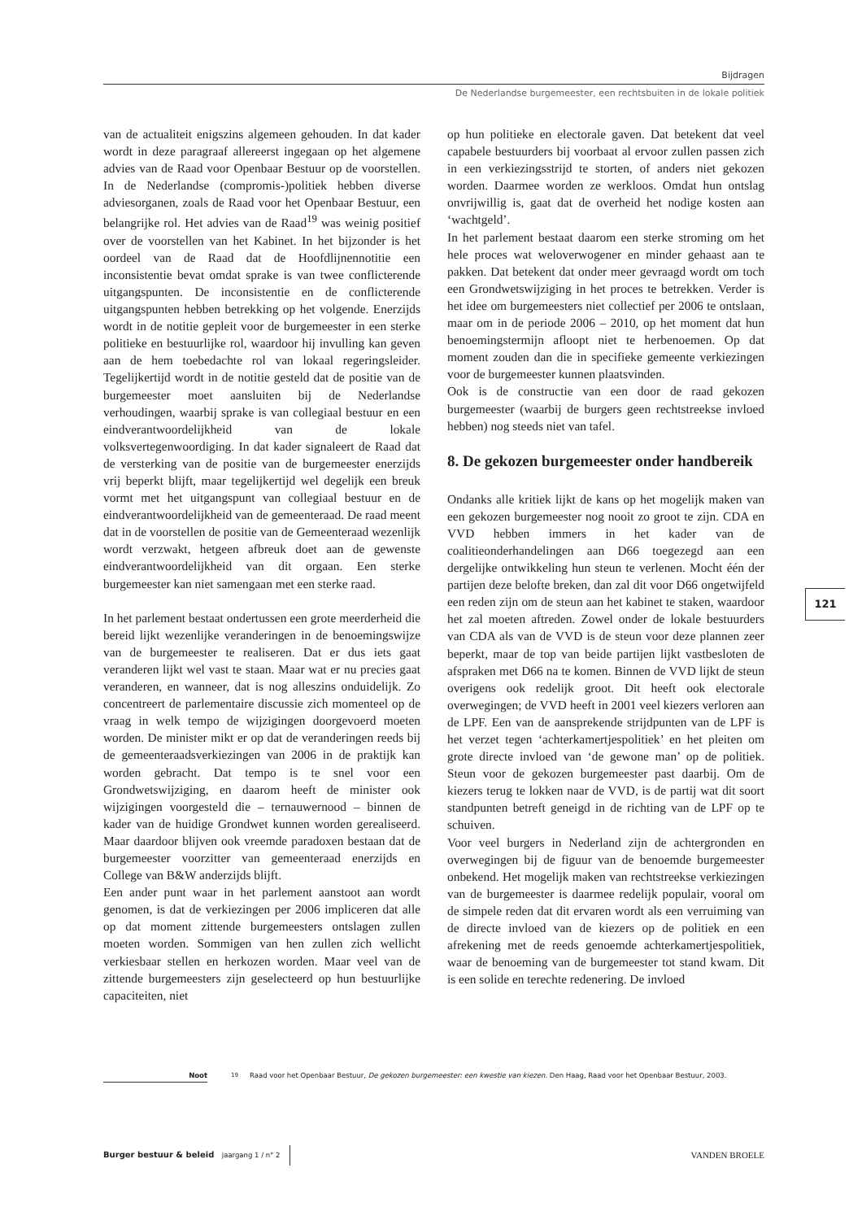Bijdragen
De Nederlandse burgemeester, een rechtsbuiten in de lokale politiek
van de actualiteit enigszins algemeen gehouden. In dat kader wordt in deze paragraaf allereerst ingegaan op het algemene advies van de Raad voor Openbaar Bestuur op de voorstellen. In de Nederlandse (compromis-)politiek hebben diverse adviesorganen, zoals de Raad voor het Openbaar Bestuur, een belangrijke rol. Het advies van de Raad<sup>19</sup> was weinig positief over de voorstellen van het Kabinet. In het bijzonder is het oordeel van de Raad dat de Hoofdlijnennotitie een inconsistentie bevat omdat sprake is van twee conflicterende uitgangspunten. De inconsistentie en de conflicterende uitgangspunten hebben betrekking op het volgende. Enerzijds wordt in de notitie gepleit voor de burgemeester in een sterke politieke en bestuurlijke rol, waardoor hij invulling kan geven aan de hem toebedachte rol van lokaal regeringsleider. Tegelijkertijd wordt in de notitie gesteld dat de positie van de burgemeester moet aansluiten bij de Nederlandse verhoudingen, waarbij sprake is van collegiaal bestuur en een eindverantwoordelijkheid van de lokale volksvertegenwoordiging. In dat kader signaleert de Raad dat de versterking van de positie van de burgemeester enerzijds vrij beperkt blijft, maar tegelijkertijd wel degelijk een breuk vormt met het uitgangspunt van collegiaal bestuur en de eindverantwoordelijkheid van de gemeenteraad. De raad meent dat in de voorstellen de positie van de Gemeenteraad wezenlijk wordt verzwakt, hetgeen afbreuk doet aan de gewenste eindverantwoordelijkheid van dit orgaan. Een sterke burgemeester kan niet samengaan met een sterke raad.
In het parlement bestaat ondertussen een grote meerderheid die bereid lijkt wezenlijke veranderingen in de benoemingswijze van de burgemeester te realiseren. Dat er dus iets gaat veranderen lijkt wel vast te staan. Maar wat er nu precies gaat veranderen, en wanneer, dat is nog alleszins onduidelijk. Zo concentreert de parlementaire discussie zich momenteel op de vraag in welk tempo de wijzigingen doorgevoerd moeten worden. De minister mikt er op dat de veranderingen reeds bij de gemeenteraadsverkiezingen van 2006 in de praktijk kan worden gebracht. Dat tempo is te snel voor een Grondwetswijziging, en daarom heeft de minister ook wijzigingen voorgesteld die – ternauwernood – binnen de kader van de huidige Grondwet kunnen worden gerealiseerd. Maar daardoor blijven ook vreemde paradoxen bestaan dat de burgemeester voorzitter van gemeenteraad enerzijds en College van B&W anderzijds blijft.
Een ander punt waar in het parlement aanstoot aan wordt genomen, is dat de verkiezingen per 2006 impliceren dat alle op dat moment zittende burgemeesters ontslagen zullen moeten worden. Sommigen van hen zullen zich wellicht verkiesbaar stellen en herkozen worden. Maar veel van de zittende burgemeesters zijn geselecteerd op hun bestuurlijke capaciteiten, niet
op hun politieke en electorale gaven. Dat betekent dat veel capabele bestuurders bij voorbaat al ervoor zullen passen zich in een verkiezingsstrijd te storten, of anders niet gekozen worden. Daarmee worden ze werkloos. Omdat hun ontslag onvrijwillig is, gaat dat de overheid het nodige kosten aan ‘wachtgeld’.
In het parlement bestaat daarom een sterke stroming om het hele proces wat weloverwogener en minder gehaast aan te pakken. Dat betekent dat onder meer gevraagd wordt om toch een Grondwetswijziging in het proces te betrekken. Verder is het idee om burgemeesters niet collectief per 2006 te ontslaan, maar om in de periode 2006 – 2010, op het moment dat hun benoemingstermijn afloopt niet te herbenoemen. Op dat moment zouden dan die in specifieke gemeente verkiezingen voor de burgemeester kunnen plaatsvinden.
Ook is de constructie van een door de raad gekozen burgemeester (waarbij de burgers geen rechtstreekse invloed hebben) nog steeds niet van tafel.
8. De gekozen burgemeester onder handbereik
Ondanks alle kritiek lijkt de kans op het mogelijk maken van een gekozen burgemeester nog nooit zo groot te zijn. CDA en VVD hebben immers in het kader van de coalitieonderhandelingen aan D66 toegezegd aan een dergelijke ontwikkeling hun steun te verlenen. Mocht één der partijen deze belofte breken, dan zal dit voor D66 ongetwijfeld een reden zijn om de steun aan het kabinet te staken, waardoor het zal moeten aftreden. Zowel onder de lokale bestuurders van CDA als van de VVD is de steun voor deze plannen zeer beperkt, maar de top van beide partijen lijkt vastbesloten de afspraken met D66 na te komen. Binnen de VVD lijkt de steun overigens ook redelijk groot. Dit heeft ook electorale overwegingen; de VVD heeft in 2001 veel kiezers verloren aan de LPF. Een van de aansprekende strijdpunten van de LPF is het verzet tegen ‘achterkamertjespolitiek’ en het pleiten om grote directe invloed van ‘de gewone man’ op de politiek. Steun voor de gekozen burgemeester past daarbij. Om de kiezers terug te lokken naar de VVD, is de partij wat dit soort standpunten betreft geneigd in de richting van de LPF op te schuiven.
Voor veel burgers in Nederland zijn de achtergronden en overwegingen bij de figuur van de benoemde burgemeester onbekend. Het mogelijk maken van rechtstreekse verkiezingen van de burgemeester is daarmee redelijk populair, vooral om de simpele reden dat dit ervaren wordt als een verruiming van de directe invloed van de kiezers op de politiek en een afrekening met de reeds genoemde achterkamertjespolitiek, waar de benoeming van de burgemeester tot stand kwam. Dit is een solide en terechte redenering. De invloed
121
Noot <sup>19</sup> Raad voor het Openbaar Bestuur, De gekozen burgemeester: een kwestie van kiezen. Den Haag, Raad voor het Openbaar Bestuur, 2003.
Burger bestuur & beleid jaargang 1 / n° 2
VANDEN BROELE